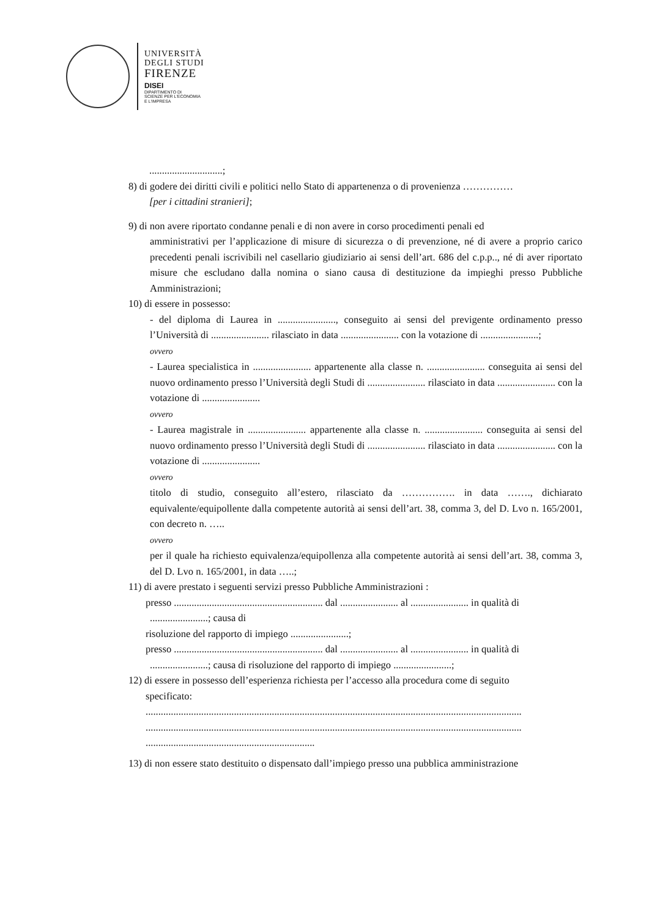UNIVERSITÀ
DEGLI STUDI
FIRENZE
DISEI
DIPARTIMENTO DI
SCIENZE PER L'ECONOMIA
E L'IMPRESA
.............................;
8) di godere dei diritti civili e politici nello Stato di appartenenza o di provenienza ……………
[per i cittadini stranieri];
9) di non avere riportato condanne penali e di non avere in corso procedimenti penali ed
amministrativi per l’applicazione di misure di sicurezza o di prevenzione, né di avere a proprio carico precedenti penali iscrivibili nel casellario giudiziario ai sensi dell’art. 686 del c.p.p.., né di aver riportato misure che escludano dalla nomina o siano causa di destituzione da impieghi presso Pubbliche Amministrazioni;
10) di essere in possesso:
- del diploma di Laurea in ......................., conseguito ai sensi del previgente ordinamento presso l’Università di ....................... rilasciato in data ....................... con la votazione di .......................;
ovvero
- Laurea specialistica in ....................... appartenente alla classe n. ....................... conseguita ai sensi del nuovo ordinamento presso l’Università degli Studi di ....................... rilasciato in data ....................... con la votazione di .......................
ovvero
- Laurea magistrale in ....................... appartenente alla classe n. ....................... conseguita ai sensi del nuovo ordinamento presso l’Università degli Studi di ....................... rilasciato in data ....................... con la votazione di .......................
ovvero
titolo di studio, conseguito all’estero, rilasciato da ……………. in data ……., dichiarato equivalente/equipollente dalla competente autorità ai sensi dell’art. 38, comma 3, del D. Lvo n. 165/2001, con decreto n. …..
ovvero
per il quale ha richiesto equivalenza/equipollenza alla competente autorità ai sensi dell’art. 38, comma 3, del D. Lvo n. 165/2001, in data …..;
11) di avere prestato i seguenti servizi presso Pubbliche Amministrazioni :
presso ........................................................... dal ....................... al ....................... in qualità di
.......................; causa di
risoluzione del rapporto di impiego .......................;
presso ........................................................... dal ....................... al ....................... in qualità di
.......................; causa di risoluzione del rapporto di impiego .......................;
12) di essere in possesso dell’esperienza richiesta per l’accesso alla procedura come di seguito
specificato:
.....................................................................................................................................................
.....................................................................................................................................................
...................................................................
13) di non essere stato destituito o dispensato dall’impiego presso una pubblica amministrazione